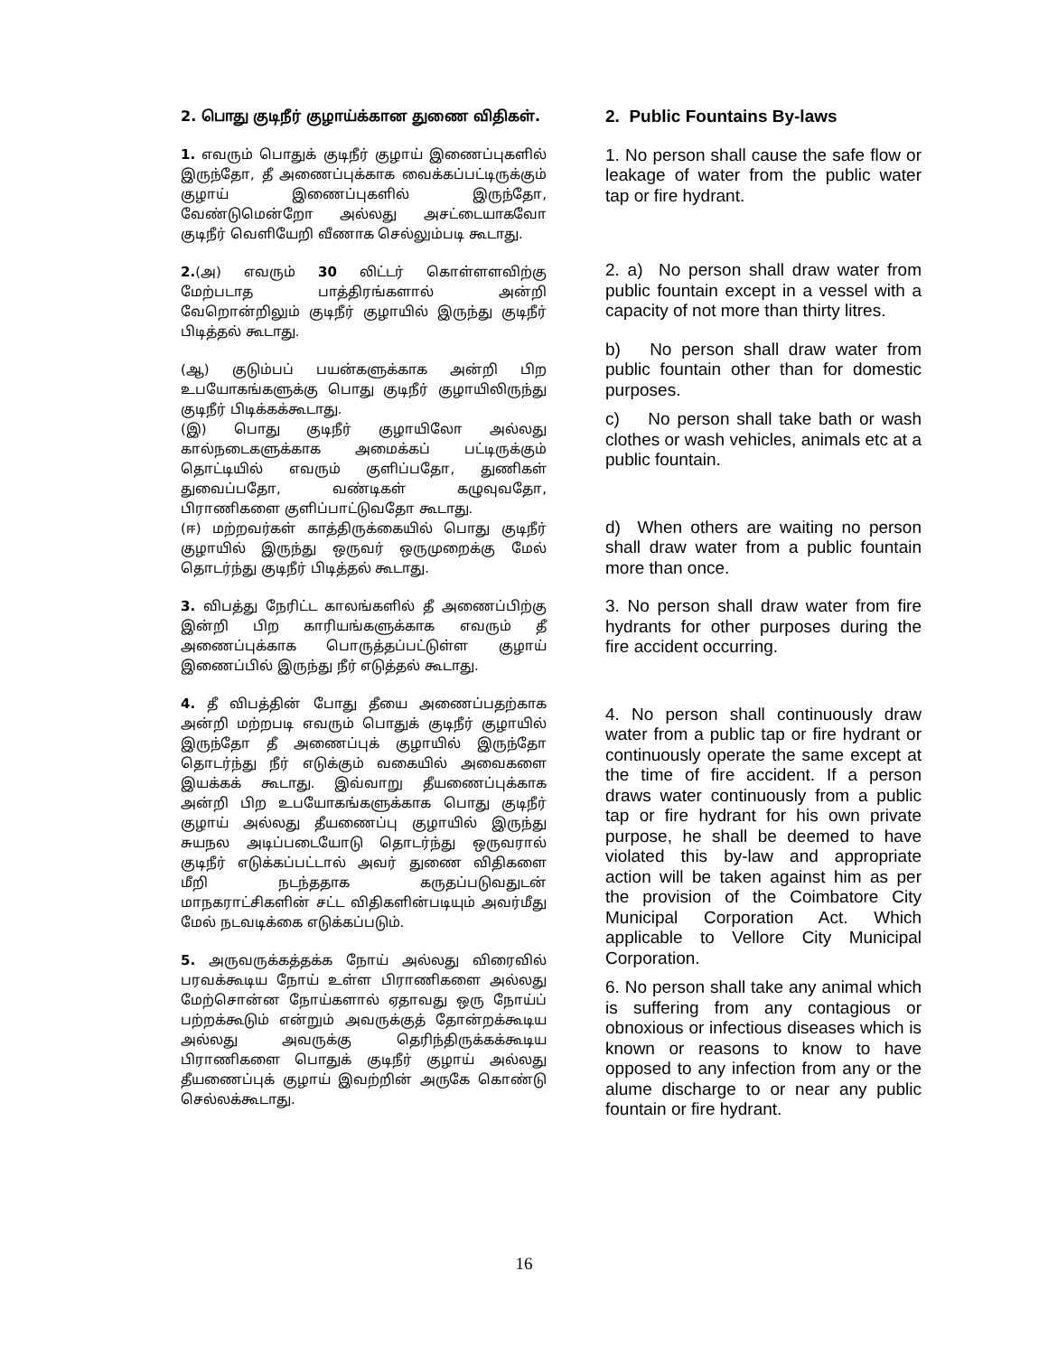2. பொது குடிநீர் குழாய்க்கான துணை விதிகள்.
1. எவரும் பொதுக் குடிநீர் குழாய் இணைப்புகளில் இருந்தோ, தீ அணைப்புக்காக வைக்கப்பட்டிருக்கும் குழாய் இணைப்புகளில் இருந்தோ, வேண்டுமென்றோ அல்லது அசட்டையாகவோ குடிநீர் வெளியேறி வீணாக செல்லும்படி கூடாது.
2.(அ) எவரும் 30 லிட்டர் கொள்ளளவிற்கு மேற்படாத பாத்திரங்களால் அன்றி வேறொன்றிலும் குடிநீர் குழாயில் இருந்து குடிநீர் பிடித்தல் கூடாது.
(ஆ) குடும்பப் பயன்களுக்காக அன்றி பிற உபயோகங்களுக்கு பொது குடிநீர் குழாயிலிருந்து குடிநீர் பிடிக்கக்கூடாது.
(இ) பொது குடிநீர் குழாயிலோ அல்லது கால்நடைகளுக்காக அமைக்கப் பட்டிருக்கும் தொட்டியில் எவரும் குளிப்பதோ, துணிகள் துவைப்பதோ, வண்டிகள் கழுவுவதோ, பிராணிகளை குளிப்பாட்டுவதோ கூடாது.
(ஈ) மற்றவர்கள் காத்திருக்கையில் பொது குடிநீர் குழாயில் இருந்து ஒருவர் ஒருமுறைக்கு மேல் தொடர்ந்து குடிநீர் பிடித்தல் கூடாது.
3. விபத்து நேரிட்ட காலங்களில் தீ அணைப்பிற்கு இன்றி பிற காரியங்களுக்காக எவரும் தீ அணைப்புக்காக பொருத்தப்பட்டுள்ள குழாய் இணைப்பில் இருந்து நீர் எடுத்தல் கூடாது.
4. தீ விபத்தின் போது தீயை அணைப்பதற்காக அன்றி மற்றபடி எவரும் பொதுக் குடிநீர் குழாயில் இருந்தோ தீ அணைப்புக் குழாயில் இருந்தோ தொடர்ந்து நீர் எடுக்கும் வகையில் அவைகளை இயக்கக் கூடாது. இவ்வாறு தீயணைப்புக்காக அன்றி பிற உபயோகங்களுக்காக பொது குடிநீர் குழாய் அல்லது தீயணைப்பு குழாயில் இருந்து சுயநல அடிப்படையோடு தொடர்ந்து ஒருவரால் குடிநீர் எடுக்கப்பட்டால் அவர் துணை விதிகளை மீறி நடந்ததாக கருதப்படுவதுடன் மாநகராட்சிகளின் சட்ட விதிகளின்படியும் அவர்மீது மேல் நடவடிக்கை எடுக்கப்படும்.
5. அருவருக்கத்தக்க நோய் அல்லது விரைவில் பரவக்கூடிய நோய் உள்ள பிராணிகளை அல்லது மேற்சொன்ன நோய்களால் ஏதாவது ஒரு நோய்ப் பற்றக்கூடும் என்றும் அவருக்குத் தோன்றக்கூடிய அல்லது அவருக்கு தெரிந்திருக்கக்கூடிய பிராணிகளை பொதுக் குடிநீர் குழாய் அல்லது தீயணைப்புக் குழாய் இவற்றின் அருகே கொண்டு செல்லக்கூடாது.
2. Public Fountains By-laws
1. No person shall cause the safe flow or leakage of water from the public water tap or fire hydrant.
2. a) No person shall draw water from public fountain except in a vessel with a capacity of not more than thirty litres.
b) No person shall draw water from public fountain other than for domestic purposes.
c) No person shall take bath or wash clothes or wash vehicles, animals etc at a public fountain.
d) When others are waiting no person shall draw water from a public fountain more than once.
3. No person shall draw water from fire hydrants for other purposes during the fire accident occurring.
4. No person shall continuously draw water from a public tap or fire hydrant or continuously operate the same except at the time of fire accident. If a person draws water continuously from a public tap or fire hydrant for his own private purpose, he shall be deemed to have violated this by-law and appropriate action will be taken against him as per the provision of the Coimbatore City Municipal Corporation Act. Which applicable to Vellore City Municipal Corporation.
6. No person shall take any animal which is suffering from any contagious or obnoxious or infectious diseases which is known or reasons to know to have opposed to any infection from any or the alume discharge to or near any public fountain or fire hydrant.
16